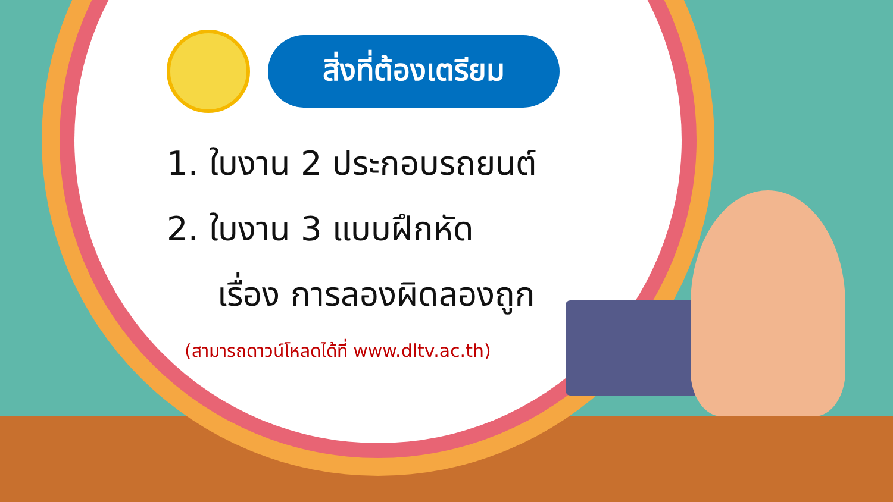สิ่งที่ต้องเตรียม
1. ใบงาน 2 ประกอบรถยนต์
2. ใบงาน 3 แบบฝึกหัด
เรื่อง การลองผิดลองถูก
(สามารถดาวน์โหลดได้ที่ www.dltv.ac.th)